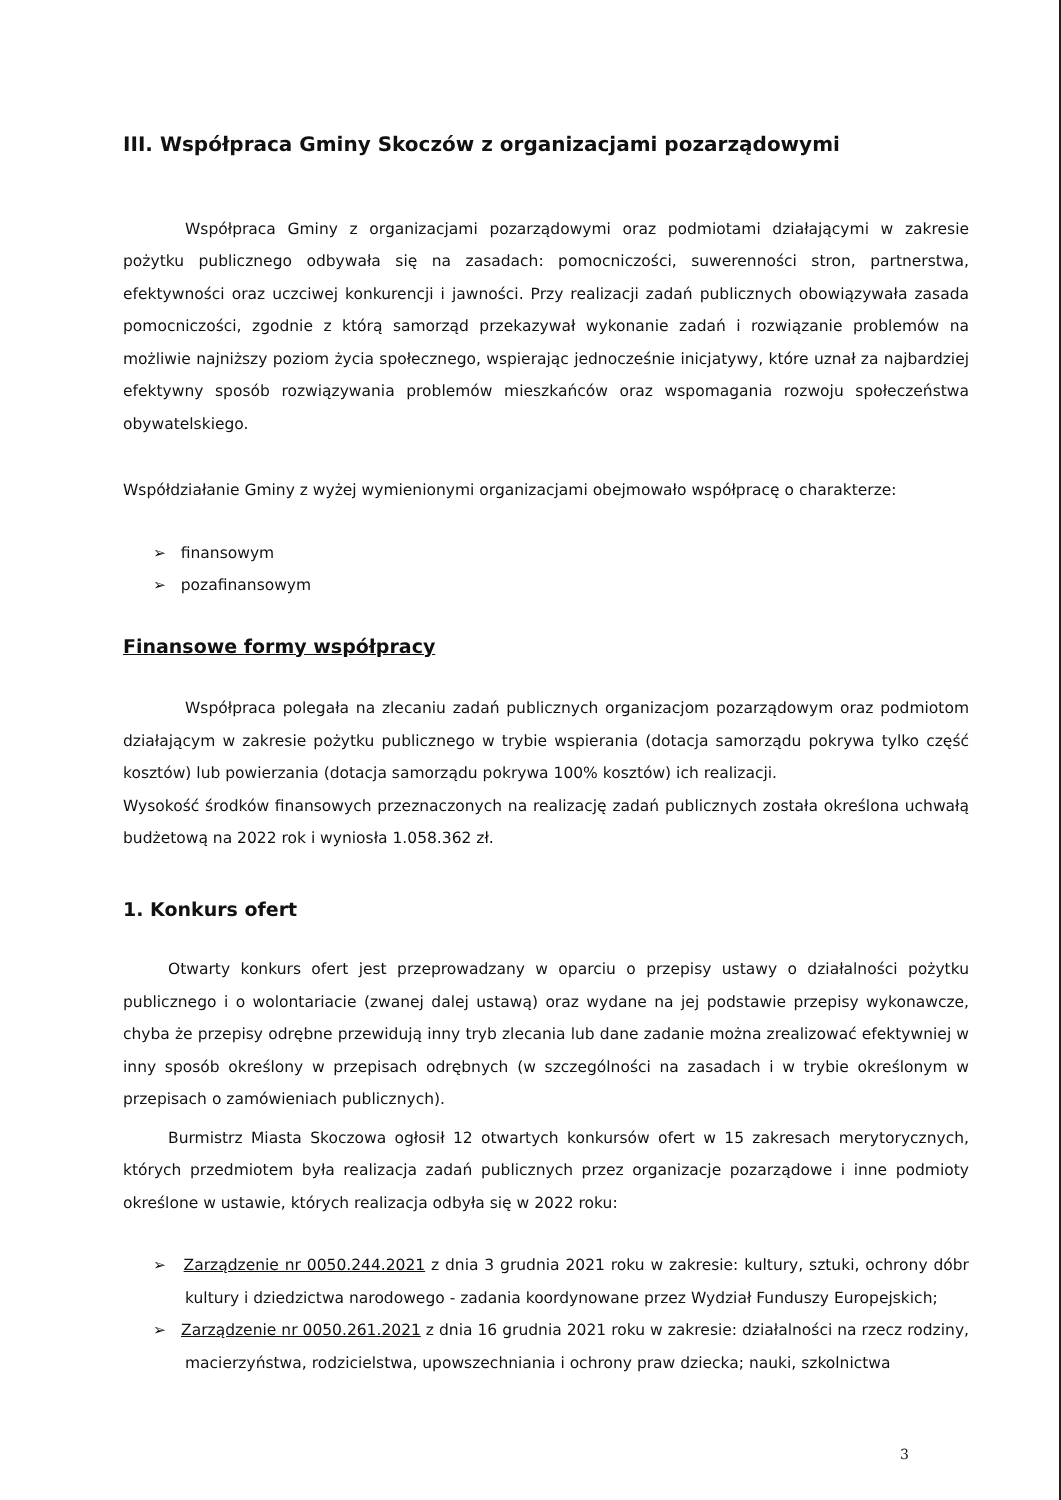III. Współpraca Gminy Skoczów z organizacjami pozarządowymi
Współpraca Gminy z organizacjami pozarządowymi oraz podmiotami działającymi w zakresie pożytku publicznego odbywała się na zasadach: pomocniczości, suwerenności stron, partnerstwa, efektywności oraz uczciwej konkurencji i jawności. Przy realizacji zadań publicznych obowiązywała zasada pomocniczości, zgodnie z którą samorząd przekazywał wykonanie zadań i rozwiązanie problemów na możliwie najniższy poziom życia społecznego, wspierając jednocześnie inicjatywy, które uznał za najbardziej efektywny sposób rozwiązywania problemów mieszkańców oraz wspomagania rozwoju społeczeństwa obywatelskiego.
Współdziałanie Gminy z wyżej wymienionymi organizacjami obejmowało współpracę o charakterze:
➢ finansowym
➢ pozafinansowym
Finansowe formy współpracy
Współpraca polegała na zlecaniu zadań publicznych organizacjom pozarządowym oraz podmiotom działającym w zakresie pożytku publicznego w trybie wspierania (dotacja samorządu pokrywa tylko część kosztów) lub powierzania (dotacja samorządu pokrywa 100% kosztów) ich realizacji.
Wysokość środków finansowych przeznaczonych na realizację zadań publicznych została określona uchwałą budżetową na 2022 rok i wyniosła 1.058.362 zł.
1. Konkurs ofert
Otwarty konkurs ofert jest przeprowadzany w oparciu o przepisy ustawy o działalności pożytku publicznego i o wolontariacie (zwanej dalej ustawą) oraz wydane na jej podstawie przepisy wykonawcze, chyba że przepisy odrębne przewidują inny tryb zlecania lub dane zadanie można zrealizować efektywniej w inny sposób określony w przepisach odrębnych (w szczególności na zasadach i w trybie określonym w przepisach o zamówieniach publicznych).
Burmistrz Miasta Skoczowa ogłosił 12 otwartych konkursów ofert w 15 zakresach merytorycznych, których przedmiotem była realizacja zadań publicznych przez organizacje pozarządowe i inne podmioty określone w ustawie, których realizacja odbyła się w 2022 roku:
➢ Zarządzenie nr 0050.244.2021 z dnia 3 grudnia 2021 roku w zakresie: kultury, sztuki, ochrony dóbr kultury i dziedzictwa narodowego - zadania koordynowane przez Wydział Funduszy Europejskich;
➢ Zarządzenie nr 0050.261.2021 z dnia 16 grudnia 2021 roku w zakresie: działalności na rzecz rodziny, macierzyństwa, rodzicielstwa, upowszechniania i ochrony praw dziecka; nauki, szkolnictwa
3